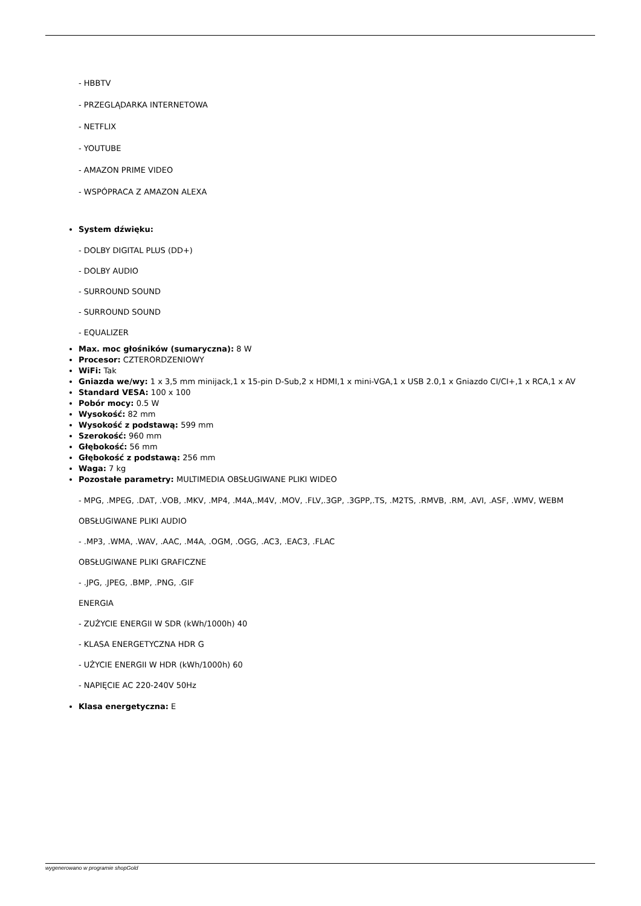- HBBTV
- PRZEGLĄDARKA INTERNETOWA
- NETFLIX
- YOUTUBE
- AMAZON PRIME VIDEO
- WSPÓPRACA Z AMAZON ALEXA
System dźwięku:
- DOLBY DIGITAL PLUS (DD+)
- DOLBY AUDIO
- SURROUND SOUND
- SURROUND SOUND
- EQUALIZER
Max. moc głośników (sumaryczna): 8 W
Procesor: CZTERORDZENIOWY
WiFi: Tak
Gniazda we/wy: 1 x 3,5 mm minijack,1 x 15-pin D-Sub,2 x HDMI,1 x mini-VGA,1 x USB 2.0,1 x Gniazdo CI/CI+,1 x RCA,1 x AV
Standard VESA: 100 x 100
Pobór mocy: 0.5 W
Wysokość: 82 mm
Wysokość z podstawą: 599 mm
Szerokość: 960 mm
Głębokość: 56 mm
Głębokość z podstawą: 256 mm
Waga: 7 kg
Pozostałe parametry: MULTIMEDIA OBSŁUGIWANE PLIKI WIDEO
- MPG, .MPEG, .DAT, .VOB, .MKV, .MP4, .M4A,.M4V, .MOV, .FLV,.3GP, .3GPP,.TS, .M2TS, .RMVB, .RM, .AVI, .ASF, .WMV, WEBM
OBSŁUGIWANE PLIKI AUDIO
- .MP3, .WMA, .WAV, .AAC, .M4A, .OGM, .OGG, .AC3, .EAC3, .FLAC
OBSŁUGIWANE PLIKI GRAFICZNE
- .JPG, .JPEG, .BMP, .PNG, .GIF
ENERGIA
- ZUŻYCIE ENERGII W SDR (kWh/1000h) 40
- KLASA ENERGETYCZNA HDR G
- UŻYCIE ENERGII W HDR (kWh/1000h) 60
- NAPIĘCIE AC 220-240V 50Hz
Klasa energetyczna: E
wygenerowano w programie shopGold